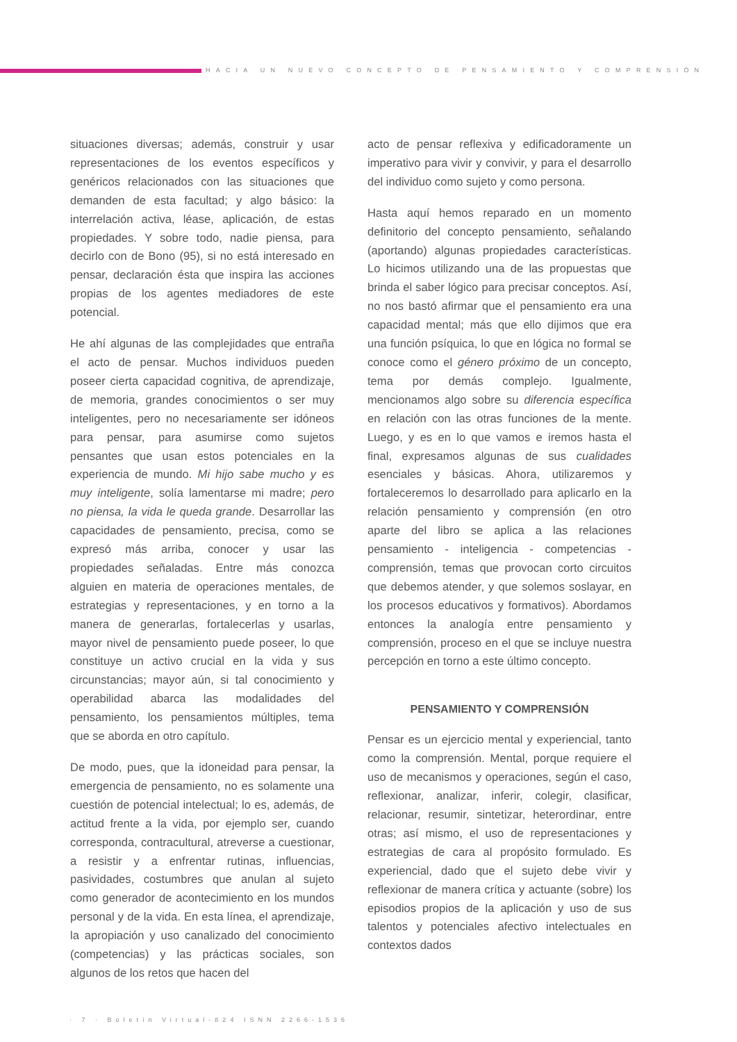HACIA UN NUEVO CONCEPTO DE PENSAMIENTO Y COMPRENSIÓN
situaciones diversas; además, construir y usar representaciones de los eventos específicos y genéricos relacionados con las situaciones que demanden de esta facultad; y algo básico: la interrelación activa, léase, aplicación, de estas propiedades. Y sobre todo, nadie piensa, para decirlo con de Bono (95), si no está interesado en pensar, declaración ésta que inspira las acciones propias de los agentes mediadores de este potencial.
He ahí algunas de las complejidades que entraña el acto de pensar. Muchos individuos pueden poseer cierta capacidad cognitiva, de aprendizaje, de memoria, grandes conocimientos o ser muy inteligentes, pero no necesariamente ser idóneos para pensar, para asumirse como sujetos pensantes que usan estos potenciales en la experiencia de mundo. Mi hijo sabe mucho y es muy inteligente, solía lamentarse mi madre; pero no piensa, la vida le queda grande. Desarrollar las capacidades de pensamiento, precisa, como se expresó más arriba, conocer y usar las propiedades señaladas. Entre más conozca alguien en materia de operaciones mentales, de estrategias y representaciones, y en torno a la manera de generarlas, fortalecerlas y usarlas, mayor nivel de pensamiento puede poseer, lo que constituye un activo crucial en la vida y sus circunstancias; mayor aún, si tal conocimiento y operabilidad abarca las modalidades del pensamiento, los pensamientos múltiples, tema que se aborda en otro capítulo.
De modo, pues, que la idoneidad para pensar, la emergencia de pensamiento, no es solamente una cuestión de potencial intelectual; lo es, además, de actitud frente a la vida, por ejemplo ser, cuando corresponda, contracultural, atreverse a cuestionar, a resistir y a enfrentar rutinas, influencias, pasividades, costumbres que anulan al sujeto como generador de acontecimiento en los mundos personal y de la vida. En esta línea, el aprendizaje, la apropiación y uso canalizado del conocimiento (competencias) y las prácticas sociales, son algunos de los retos que hacen del
acto de pensar reflexiva y edificadoramente un imperativo para vivir y convivir, y para el desarrollo del individuo como sujeto y como persona.
Hasta aquí hemos reparado en un momento definitorio del concepto pensamiento, señalando (aportando) algunas propiedades características. Lo hicimos utilizando una de las propuestas que brinda el saber lógico para precisar conceptos. Así, no nos bastó afirmar que el pensamiento era una capacidad mental; más que ello dijimos que era una función psíquica, lo que en lógica no formal se conoce como el género próximo de un concepto, tema por demás complejo. Igualmente, mencionamos algo sobre su diferencia específica en relación con las otras funciones de la mente. Luego, y es en lo que vamos e iremos hasta el final, expresamos algunas de sus cualidades esenciales y básicas. Ahora, utilizaremos y fortaleceremos lo desarrollado para aplicarlo en la relación pensamiento y comprensión (en otro aparte del libro se aplica a las relaciones pensamiento - inteligencia - competencias - comprensión, temas que provocan corto circuitos que debemos atender, y que solemos soslayar, en los procesos educativos y formativos). Abordamos entonces la analogía entre pensamiento y comprensión, proceso en el que se incluye nuestra percepción en torno a este último concepto.
PENSAMIENTO Y COMPRENSIÓN
Pensar es un ejercicio mental y experiencial, tanto como la comprensión. Mental, porque requiere el uso de mecanismos y operaciones, según el caso, reflexionar, analizar, inferir, colegir, clasificar, relacionar, resumir, sintetizar, heterordinar, entre otras; así mismo, el uso de representaciones y estrategias de cara al propósito formulado. Es experiencial, dado que el sujeto debe vivir y reflexionar de manera crítica y actuante (sobre) los episodios propios de la aplicación y uso de sus talentos y potenciales afectivo intelectuales en contextos dados
· 7 · Boletín Virtual-824 ISNN 2266-1536